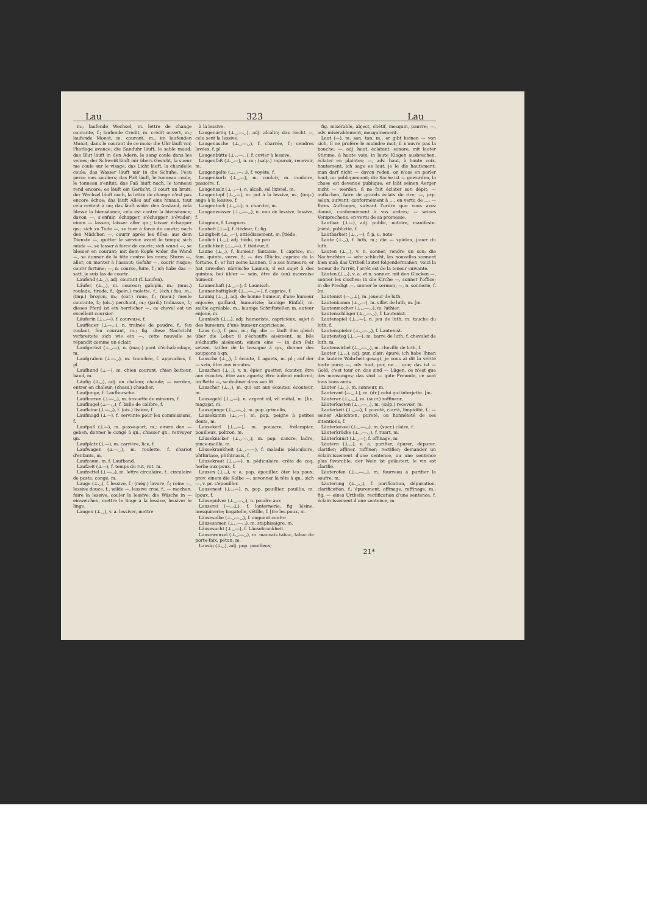Lau 323 Lau
m.; laufende Wechsel, m. lettre de change courante, f.; laufende Credit, m. crédit ouvert, m.; laufende Monat, m. courant, m.; im laufenden Monat, dans le courant de ce mois; die Uhr läuft vor, l'horloge avance; die Sanduhr läuft, le sable moud; das Blut läuft in den Adern, le sang coule dans les veines; der Schweiß läuft mir übers Gesicht, la sueur me coule sur le visage; das Licht läuft, la chandelle coule; das Wasser läuft mir in die Schuhe, l'eau perce mes souliers; das Faß läuft, le tonneau coule, le tonneau s'enfuit; das Faß läuft noch, le tonneau rend encore; es läuft ein Gerücht, il court un bruit; der Wechsel läuft noch, la lettre de change n'est pas encore échue; das läuft Alles auf eins hinaus, tout cela revient à un; das läuft wider den Anstand, cela blesse la bienséance, cela est contre la bienséance; davon —, s'enfuir, échapper, s'échapper, s'évader; einen — lassen, laisser aller qn.; laisser échapper qn.; sich zu Tode —, se tuer à force de courir; nach den Mädchen —, courir après les filles; aus dem Dienste —, quitter le service avant le temps; sich müde —, se lasser à force de courir; sich wund —, se blesser en courant; mit dem Kopfe wider die Wand —, se donner de la tête contre les murs; Sturm —, aller, ou monter à l'assaut; Gefahr —, courir risque; courir fortune; —, n. course, fuite, f.; ich habe das — satt, je suis las de courir.
Laufend (⊥◡), adj. courant (f. Laufen).
Läufer, (⊥◡), m. coureur; galopin, m.; (mus.) roulade, tirade, f.; (pein.) molette, f.; (éch.) fou, m.; (imp.) broyon, m.; (cor.) roue, f.; (meu.) meule courante, f.; (ois.) perchant, m.; (jard.) traînasse, f.; dieses Pferd ist ein herrlicher —, ce cheval est un excellent coursier.
Läuferin (⊥◡—), f. coureuse, f.
Lauffeuer (⊥—◡), n. traînée de poudre, f.; feu roulant, feu courant, m.; fig. diese Nachricht verbreitete sich wie ein —, cette nouvelle se répandit comme un éclair.
Laufgerüst (⊥◡—), n. (maç.) pont d'échafaudage, m.
Laufgraben (⊥—◡), m. tranchée, f. approches, f. pl.
Laufhund (⊥—), m. chien courant, chien batteur, baud, m.
Läufig (⊥◡), adj. en chaleur, chaude; — werden, entrer en chaleur; (chass.) chaudier.
Laufjunge, f. Laufbursche.
Laufkarren (⊥—◡), m. brouette de mineurs, f.
Laufkugel (⊥—◡), f. balle de calibre, f.
Laufleine (⊥—◡), f. (ois.) lisière, f.
Laufmagd (⊥—), f. servante pour les commissions, f.
Laufpaß (⊥—), m. passe-port, m.; einem den — geben, donner le congé à qn., chasser qn., renvoyer qn.
Laufplatz (⊥—), m. carrière, lice, f.
Laufwagen (⊥—◡), m. roulette, f. chariot d'enfants, m.
Laufzaum, m. f. Laufband.
Laufzeit (⊥—), f. temps du rut, rut, m.
Laufzettel (⊥—◡), m. lettre circulaire, f.; circulaire de poste; congé, m.
Lauge (⊥◡), f. lessive, f.; (még.) lavure, f.; reine —, lessive douce, f.; wilde —, lessive crue, f.; — machen, faire la lessive, couler la lessive; die Wäsche in — einweichen, mettre le linge à la lessive, lessiver le linge.
Laugen (⊥◡), v. a. lessiver, mettre
à la lessive.
Laugenartig (⊥◡—◡), adj. alcalin; das riecht —, cela sent la lessive.
Laugenasche (⊥◡—◡), f. charrée, f.; cendres lavées, f. pl.
Laugenbütte (⊥◡—◡), f. cuvier à lessive,
Laugenfaß (⊥◡—), n. m.; (salp.) rapuroir, recevoir, m.
Laugengelte (⊥◡—◡), f. voyète, f.
Laugenkorb (⊥◡—), m. couloir, m. couloire, passoire, f.
Laugensalz (⊥◡—), n. alcali, sel lixiviel, m.
Laugentopf (⊥◡—), m. pot à la lessive, m.; (imp.) auge à la lessive, f.
Laugentuch (⊥◡—), n. charrier, m.
Laugenwasser (⊥◡—◡), n. eau de lessive, lessive, f.
Läugnen, f. Leugnen.
Lauheit (⊥—), f. tiédeur, f.; fig.
Lauigkeit (⊥◡—), attiédissement, m. [tiède.
Laulich (⊥◡), adj. tiédu, un peu
Laulichkeit (⊥◡—), f. tiédeur, f.
Laune (⊥◡), f. humeur, fantaisie, f. caprice, m.; fam. quinte, verve, f.; — des Glücks, caprice de la fortune, f.; er hat seine Launen, il a ses humeurs; er hat zuweilen närrische Launen, il est sujet à des quintes; bei übler — sein, être de (en) mauvaise humeur.
Launenhaft (⊥◡—), f. Launisch.
Launenhaftigkeit (⊥◡—◡—), f. caprice, f.
Launig (⊥◡), adj. de bonne humeur, d'une humeur enjouée, gaillard, humoriste; launige Einfall, m. saillie agréable, m.; launige Schriftsteller, m. auteur enjoué, m.
Launisch (⊥◡), adj. humoriste, capricieux, sujet à des humeurs, d'une humeur capricieuse.
Laus (—), f. pou, m.; fig. die — läuft ihm gleich über die Leber, il s'échauffe aisément, sa bile s'échauffe aisément; einem eine — in den Pelz setzen, tailler de la besogne à qn., donner des soupçons à qn.
Lausche (⊥◡), f. écoute, f. aguets, m. pl.; auf der — sein, être aux écoutes.
Lauschen (⊥◡), v. n. épier, guetter, écouter, être aux écoutes, être aux aguets; être à-demi endormi; im Bette —, se dodiner dans son lit.
Lauscher (⊥◡), m. qui est aux écoutes, écouteur, m.
Lausegeld (⊥◡—), n. argent vil, vil métal, m. [lin, magajat, m.
Lausejunge (⊥◡—◡), m. pop. grimelin,
Lausekamm (⊥◡—), m. pop. peigne à petites dents, m.
Lausekerl (⊥◡—), m. pouacre, frélampier, pouilleux, poltron, m.
Läuseknicker (⊥◡—◡), m. pop. cancre, ladre, pince-maille, m.
Läusekrankheit (⊥◡——), f. maladie pédiculaire, phthiriase, phthiriasis, f.
Läusekraut (⊥◡—), n. pédiculaire, crête de coq, herbe-aux-poux, f.
Lausen (⊥◡), v. a. pop. épouiller, ôter les poux; prov. einem die Kolbe —, savonner la tête à qn.; sich —, v. pr. s'épouiller.
Lausenest (⊥◡—), n. pop. pouillier, pouillis, m. [poux, f.
Läusepulver (⊥◡—◡), n. poudre aux
Lauserei (—◡⊥), f. lanternerie; fig. lésine, mesquinerie; bagatelle, vétille, f. [tre les poux, m.
Läusesalbe (⊥◡—◡), f. onguent contre
Läusesamen (⊥◡—◡), m. staphisaigre, m.
Läusesucht (⊥◡—), f. Läusekrankheit.
Lausewenzel (⊥◡—◡), m. mauvais tabac, tabac de porte-faix, pétun, m.
Lausig (⊥◡), adj. pop. pouilleux;
fig. misérable, abject, chétif, mesquin, pauvre; —, adv. misérablement, mesquinement.
Laut (—), m. son, ton, m.; er gibt keinen — von sich, il ne profère le moindre mot; il n'ouvre pas la bouche; —, adj. haut, éclatant; sonore, mit lauter Stimme, à haute voix; in laute Klagen ausbrechen, éclater en plaintes; —, adv. haut, à haute voix, hautement; ich sage es laut, je le dis hautement; man darf nicht — davon reden, on n'ose en parler haut, ou publiquement; die Sache ist — geworden, la chose est devenue publique; er läßt seinen Aerger nicht — werden, il ne fait éclater son dépit; — auflachen, faire de grands éclats de rire; —, prp. selon, suivant, conformément à ..., en vertu de ...; — Ihres Auftrages, suivant l'ordre que vous avez donné, conformément à vos ordres; — seines Versprechens, en vertu de sa promesse.
Lautbar (⊥—), adj. public, notoire, manifeste. [riété, publicité, f.
Lautbarkeit (⊥◡—), f. p. u. noto-
Laute (⊥◡), f. luth, m.; die — spielen, jouer du luth.
Lauten (⊥◡), v. n. sonner, rendre un son; die Nachrichten — sehr schlecht, les nouvelles sonnent bien mal; das Urtheil lautet folgendermaßen, voici la teneur de l'arrêt, l'arrêt est de la teneur suivante.
Läuten (⊥◡), v. a. et n. sonner; mit den Glocken —, sonner les cloches; in die Kirche —, sonner l'office; in die Predigt —, sonner le sermon; —, n. sonnerie, f. [m.
Lautenist (—◡⊥), m. joueur de luth,
Lautenkamm (⊥◡—), m. sillet de luth, m. [m.
Lautenmacher (⊥◡—◡), m. luthier,
Lautenschläger (⊥◡—◡), f. Lautenist.
Lautenspiel (⊥◡—), n. jeu de luth, m. touche du luth, f.
Lautenspieler (⊥◡—◡), f. Lautenist.
Lautensteg (⊥◡—), m. barre de luth, f. chevalet de luth, m.
Lautenwirbel (⊥◡—◡), m. cheville de luth, f.
Lauter (⊥◡), adj. pur, clair; épuré; ich habe Ihnen die lautere Wahrheit gesagt, je vous ai dit la vérité toute pure; —, adv. tout, pur, ne ... que; das ist — Gold, c'est tour or; das sind — Lügen, ce n'est que des mensonges; das sind — gute Freunde, ce sont tous bons amis.
Läuter (⊥◡), m. sonneur, m.
Lauterant (—◡⊥), m. (dr.) celui qui interjette. [m.
Läuterer (⊥◡◡), m. (sucr.) raffineur,
Läuterkasten (⊥◡—◡), m. (salp.) recevoir, m.
Lauterkeit (⊥◡—), f. pureté, clarté, limpidité, f.; — seiner Absichten, pureté, ou honnêteté de ses intentions, f.
Läuterkessel (⊥◡—◡), m. (sucr.) claire, f.
Läuterkrücke (⊥◡—◡), f. ruart, m.
Läuterkunst (⊥◡—), f. affinage, m.
Läutern (⊥◡), v. a. purifier, épurer, dépurer, clarifier; affiner, raffiner; rectifier; demander un éclaircissement d'une sentence, ou une sentence plus favorable; der Wein ist geläutert, le vin est clarifié.
Läuterofen (⊥◡—◡), m. fourreau à purifier le soufre, m.
Läuterung (⊥◡◡), f. purification, dépuration, clarification, f.; épurement; affinage, raffinage, m.; fig. — eines Urtheils, rectification d'une sentence, f. éclaircissement d'une sentence, m.
21*